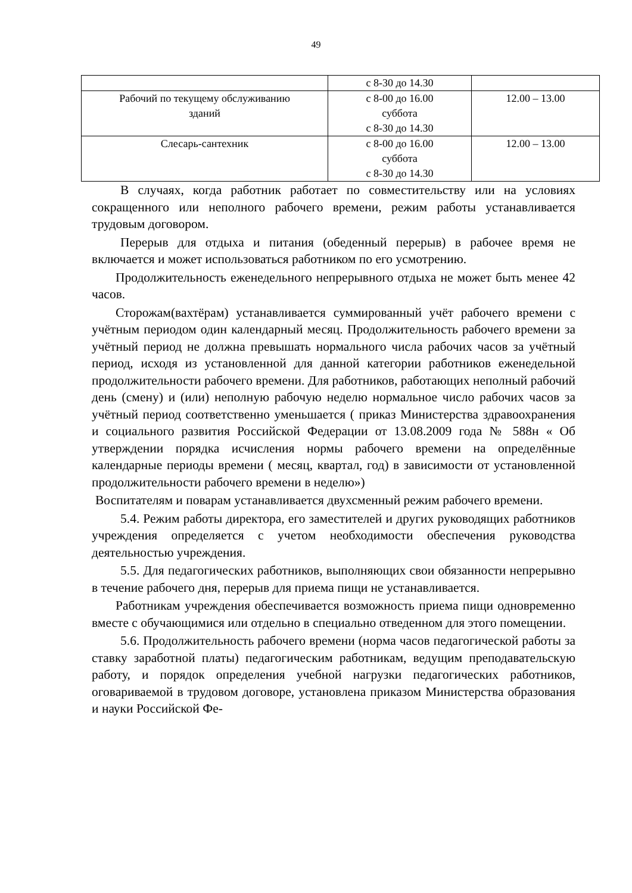49
| | с 8-30 до 14.30 | |
| Рабочий по текущему обслуживанию зданий | с 8-00 до 16.00 суббота с 8-30 до 14.30 | 12.00 – 13.00 |
| Слесарь-сантехник | с 8-00 до 16.00 суббота с 8-30 до 14.30 | 12.00 – 13.00 |
В случаях, когда работник работает по совместительству или на условиях сокращенного или неполного рабочего времени, режим работы устанавливается трудовым договором.
Перерыв для отдыха и питания (обеденный перерыв) в рабочее время не включается и может использоваться работником по его усмотрению.
Продолжительность еженедельного непрерывного отдыха не может быть менее 42 часов.
Сторожам(вахтёрам) устанавливается суммированный учёт рабочего времени с учётным периодом один календарный месяц. Продолжительность рабочего времени за учётный период не должна превышать нормального числа рабочих часов за учётный период, исходя из установленной для данной категории работников еженедельной продолжительности рабочего времени. Для работников, работающих неполный рабочий день (смену) и (или) неполную рабочую неделю нормальное число рабочих часов за учётный период соответственно уменьшается ( приказ Министерства здравоохранения и социального развития Российской Федерации от 13.08.2009 года № 588н « Об утверждении порядка исчисления нормы рабочего времени на определённые календарные периоды времени ( месяц, квартал, год) в зависимости от установленной продолжительности рабочего времени в неделю»)
Воспитателям и поварам устанавливается двухсменный режим рабочего времени.
5.4. Режим работы директора, его заместителей и других руководящих работников учреждения определяется с учетом необходимости обеспечения руководства деятельностью учреждения.
5.5. Для педагогических работников, выполняющих свои обязанности непрерывно в течение рабочего дня, перерыв для приема пищи не устанавливается.
Работникам учреждения обеспечивается возможность приема пищи одновременно вместе с обучающимися или отдельно в специально отведенном для этого помещении.
5.6. Продолжительность рабочего времени (норма часов педагогической работы за ставку заработной платы) педагогическим работникам, ведущим преподавательскую работу, и порядок определения учебной нагрузки педагогических работников, оговариваемой в трудовом договоре, установлена приказом Министерства образования и науки Российской Фе-